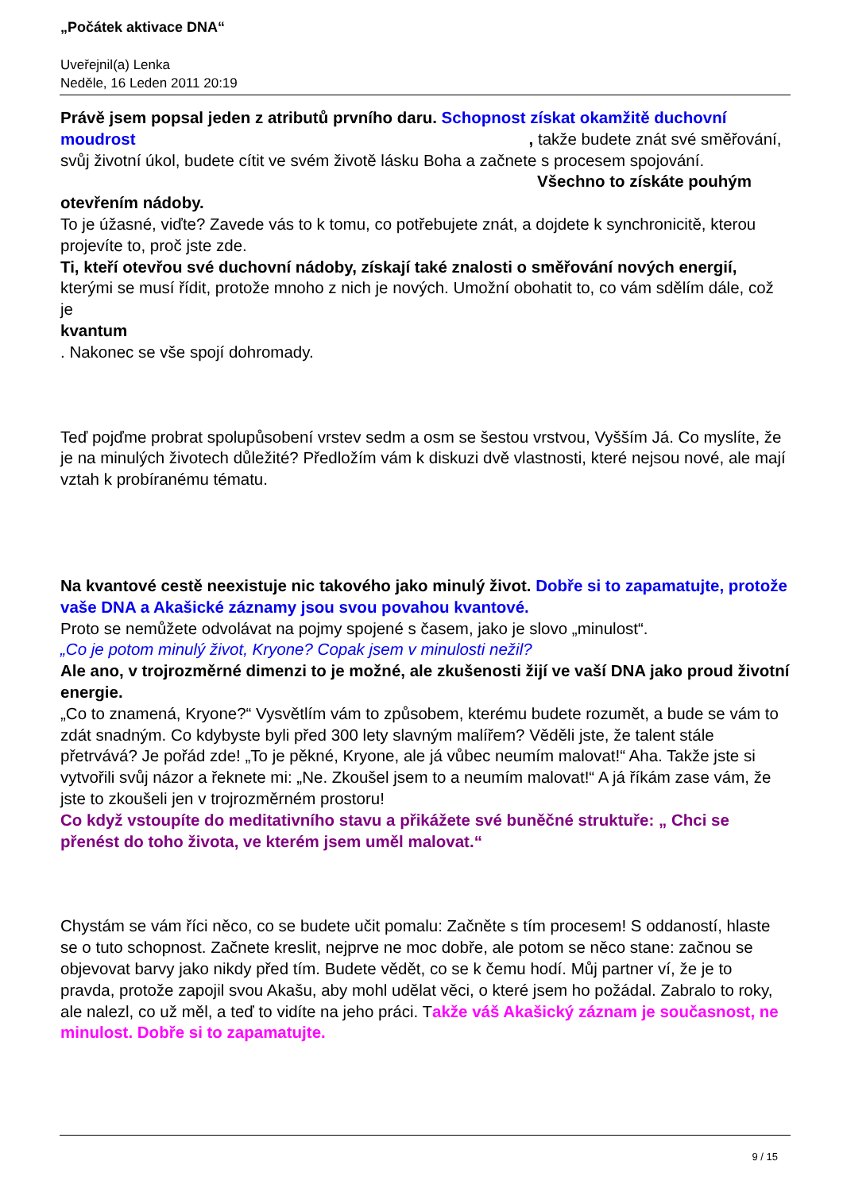„Počátek aktivace DNA“
Uveřejnil(a) Lenka
Neděle, 16 Leden 2011 20:19
Právě jsem popsal jeden z atributů prvního daru. Schopnost získat okamžitě duchovní moudrost, takže budete znát své směřování, svůj životní úkol, budete cítit ve svém životě lásku Boha a začnete s procesem spojování. Všechno to získáte pouhým otevřením nádoby.
To je úžasné, viďte? Zavede vás to k tomu, co potřebujete znát, a dojdete k synchronicitě, kterou projevíte to, proč jste zde.
Ti, kteří otevřou své duchovní nádoby, získají také znalosti o směřování nových energií, kterými se musí řídit, protože mnoho z nich je nových. Umožní obohatit to, co vám sdělím dále, což je
kvantum
. Nakonec se vše spojí dohromady.
Teď pojďme probrat spolupůsobení vrstev sedm a osm se šestou vrstvou, Vyšším Já. Co myslíte, že je na minulých životech důležité? Předložím vám k diskuzi dvě vlastnosti, které nejsou nové, ale mají vztah k probíranému tématu.
Na kvantové cestě neexistuje nic takového jako minulý život. Dobře si to zapamatujte, protože vaše DNA a Akašické záznamy jsou svou povahou kvantové.
Proto se nemůžete odvolávat na pojmy spojené s časem, jako je slovo „minulost“.
„Co je potom minulý život, Kryone? Copak jsem v minulosti nežil?
Ale ano, v trojrozměrné dimenzi to je možné, ale zkušenosti žijí ve vaší DNA jako proud životní energie.
„Co to znamená, Kryone?“ Vysvětlím vám to způsobem, kterému budete rozumět, a bude se vám to zdát snadným. Co kdybyste byli před 300 lety slavným malířem? Věděli jste, že talent stále přetrvává? Je pořád zde! „To je pěkné, Kryone, ale já vůbec neumím malovat!“ Aha. Takže jste si vytvořili svůj názor a řeknete mi: „Ne. Zkoušel jsem to a neumím malovat!“ A já říkám zase vám, že jste to zkoušeli jen v trojrozměrném prostoru!
Co když vstoupíte do meditativního stavu a přikážete své buněčné struktuře: „ Chci se přenést do toho života, ve kterém jsem uměl malovat.“
Chystám se vám říci něco, co se budete učit pomalu: Začněte s tím procesem! S oddaností, hlaste se o tuto schopnost. Začnete kreslit, nejprve ne moc dobře, ale potom se něco stane: začnou se objevovat barvy jako nikdy před tím. Budete vědět, co se k čemu hodí. Můj partner ví, že je to pravda, protože zapojil svou Akašu, aby mohl udělat věci, o které jsem ho požádal. Zabralo to roky, ale nalezl, co už měl, a teď to vidíte na jeho práci. Takže váš Akašický záznam je současnost, ne minulost. Dobře si to zapamatujte.
9 / 15